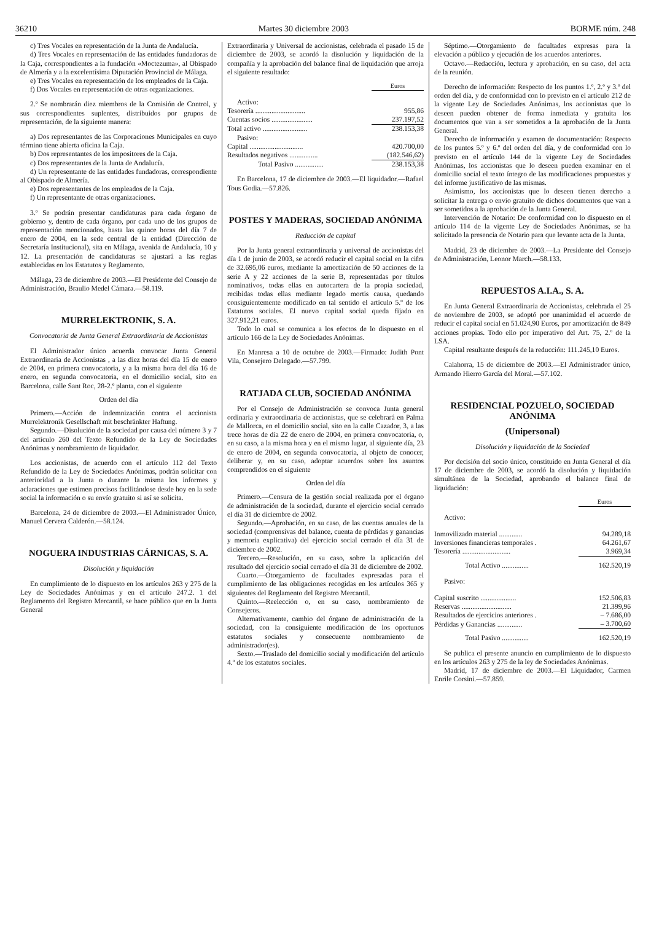36210 Martes 30 diciembre 2003 BORME núm. 248
c) Tres Vocales en representación de la Junta de Andalucía.
d) Tres Vocales en representación de las entidades fundadoras de la Caja, correspondientes a la fundación «Moctezuma», al Obispado de Almería y a la excelentísima Diputación Provincial de Málaga.
e) Tres Vocales en representación de los empleados de la Caja.
f) Dos Vocales en representación de otras organizaciones.
2.º Se nombrarán diez miembros de la Comisión de Control, y sus correspondientes suplentes, distribuidos por grupos de representación, de la siguiente manera:
a) Dos representantes de las Corporaciones Municipales en cuyo término tiene abierta oficina la Caja.
b) Dos representantes de los impositores de la Caja.
c) Dos representantes de la Junta de Andalucía.
d) Un representante de las entidades fundadoras, correspondiente al Obispado de Almería.
e) Dos representantes de los empleados de la Caja.
f) Un representante de otras organizaciones.
3.º Se podrán presentar candidaturas para cada órgano de gobierno y, dentro de cada órgano, por cada uno de los grupos de representación mencionados, hasta las quince horas del día 7 de enero de 2004, en la sede central de la entidad (Dirección de Secretaría Institucional), sita en Málaga, avenida de Andalucía, 10 y 12. La presentación de candidaturas se ajustará a las reglas establecidas en los Estatutos y Reglamento.
Málaga, 23 de diciembre de 2003.—El Presidente del Consejo de Administración, Braulio Medel Cámara.—58.119.
MURRELEKTRONIK, S. A.
Convocatoria de Junta General Extraordinaria de Accionistas
El Administrador único acuerda convocar Junta General Extraordinaria de Accionistas , a las diez horas del día 15 de enero de 2004, en primera convocatoria, y a la misma hora del día 16 de enero, en segunda convocatoria, en el domicilio social, sito en Barcelona, calle Sant Roc, 28-2.º planta, con el siguiente
Orden del día
Primero.—Acción de indemnización contra el accionista Murrelektronik Gesellschaft mit beschränkter Haftung.
Segundo.—Disolución de la sociedad por causa del número 3 y 7 del artículo 260 del Texto Refundido de la Ley de Sociedades Anónimas y nombramiento de liquidador.
Los accionistas, de acuerdo con el artículo 112 del Texto Refundido de la Ley de Sociedades Anónimas, podrán solicitar con anterioridad a la Junta o durante la misma los informes y aclaraciones que estimen precisos facilitándose desde hoy en la sede social la información o su envío gratuito si así se solicita.
Barcelona, 24 de diciembre de 2003.—El Administrador Único, Manuel Cervera Calderón.—58.124.
NOGUERA INDUSTRIAS CÁRNICAS, S. A.
Disolución y liquidación
En cumplimiento de lo dispuesto en los artículos 263 y 275 de la Ley de Sociedades Anónimas y en el artículo 247.2. 1 del Reglamento del Registro Mercantil, se hace público que en la Junta General
Extraordinaria y Universal de accionistas, celebrada el pasado 15 de diciembre de 2003, se acordó la disolución y liquidación de la compañía y la aprobación del balance final de liquidación que arroja el siguiente resultado:
| | Euros |
| Activo: | |
| Tesorería ............................ | 955,86 |
| Cuentas socios ....................... | 237.197,52 |
| Total activo ......................... | 238.153,38 |
| Pasivo: | |
| Capital .............................. | 420.700,00 |
| Resultados negativos ................ | (182.546,62) |
| Total Pasivo ................ | 238.153,38 |
En Barcelona, 17 de diciembre de 2003.—El liquidador.—Rafael Tous Godia.—57.826.
POSTES Y MADERAS, SOCIEDAD ANÓNIMA
Reducción de capital
Por la Junta general extraordinaria y universal de accionistas del día 1 de junio de 2003, se acordó reducir el capital social en la cifra de 32.695,06 euros, mediante la amortización de 50 acciones de la serie A y 22 acciones de la serie B, representadas por títulos nominativos, todas ellas en autocartera de la propia sociedad, recibidas todas ellas mediante legado mortis causa, quedando consiguientemente modificado en tal sentido el artículo 5.º de los Estatutos sociales. El nuevo capital social queda fijado en 327.912,21 euros.
Todo lo cual se comunica a los efectos de lo dispuesto en el artículo 166 de la Ley de Sociedades Anónimas.
En Manresa a 10 de octubre de 2003.—Firmado: Judith Pont Vila, Consejero Delegado.—57.799.
RATJADA CLUB, SOCIEDAD ANÓNIMA
Por el Consejo de Administración se convoca Junta general ordinaria y extraordinaria de accionistas, que se celebrará en Palma de Mallorca, en el domicilio social, sito en la calle Cazador, 3, a las trece horas de día 22 de enero de 2004, en primera convocatoria, o, en su caso, a la misma hora y en el mismo lugar, al siguiente día, 23 de enero de 2004, en segunda convocatoria, al objeto de conocer, deliberar y, en su caso, adoptar acuerdos sobre los asuntos comprendidos en el siguiente
Orden del día
Primero.—Censura de la gestión social realizada por el órgano de administración de la sociedad, durante el ejercicio social cerrado el día 31 de diciembre de 2002.
Segundo.—Aprobación, en su caso, de las cuentas anuales de la sociedad (comprensivas del balance, cuenta de pérdidas y ganancias y memoria explicativa) del ejercicio social cerrado el día 31 de diciembre de 2002.
Tercero.—Resolución, en su caso, sobre la aplicación del resultado del ejercicio social cerrado el día 31 de diciembre de 2002.
Cuarto.—Otorgamiento de facultades expresadas para el cumplimiento de las obligaciones recogidas en los artículos 365 y siguientes del Reglamento del Registro Mercantil.
Quinto.—Reelección o, en su caso, nombramiento de Consejeros.
Alternativamente, cambio del órgano de administración de la sociedad, con la consiguiente modificación de los oportunos estatutos sociales y consecuente nombramiento de administrador(es).
Sexto.—Traslado del domicilio social y modificación del artículo 4.º de los estatutos sociales.
Séptimo.—Otorgamiento de facultades expresas para la elevación a público y ejecución de los acuerdos anteriores.
Octavo.—Redacción, lectura y aprobación, en su caso, del acta de la reunión.
Derecho de información: Respecto de los puntos 1.º, 2.º y 3.º del orden del día, y de conformidad con lo previsto en el artículo 212 de la vigente Ley de Sociedades Anónimas, los accionistas que lo deseen pueden obtener de forma inmediata y gratuita los documentos que van a ser sometidos a la aprobación de la Junta General.
Derecho de información y examen de documentación: Respecto de los puntos 5.º y 6.º del orden del día, y de conformidad con lo previsto en el artículo 144 de la vigente Ley de Sociedades Anónimas, los accionistas que lo deseen pueden examinar en el domicilio social el texto íntegro de las modificaciones propuestas y del informe justificativo de las mismas.
Asimismo, los accionistas que lo deseen tienen derecho a solicitar la entrega o envío gratuito de dichos documentos que van a ser sometidos a la aprobación de la Junta General.
Intervención de Notario: De conformidad con lo dispuesto en el artículo 114 de la vigente Ley de Sociedades Anónimas, se ha solicitado la presencia de Notario para que levante acta de la Junta.
Madrid, 23 de diciembre de 2003.—La Presidente del Consejo de Administración, Leonor March.—58.133.
REPUESTOS A.I.A., S. A.
En Junta General Extraordinaria de Accionistas, celebrada el 25 de noviembre de 2003, se adoptó por unanimidad el acuerdo de reducir el capital social en 51.024,90 Euros, por amortización de 849 acciones propias. Todo ello por imperativo del Art. 75, 2.º de la LSA.
Capital resultante después de la reducción: 111.245,10 Euros.
Calahorra, 15 de diciembre de 2003.—El Administrador único, Armando Hierro García del Moral.—57.102.
RESIDENCIAL POZUELO, SOCIEDAD ANÓNIMA
(Unipersonal)
Disolución y liquidación de la Sociedad
Por decisión del socio único, constituido en Junta General el día 17 de diciembre de 2003, se acordó la disolución y liquidación simultánea de la Sociedad, aprobando el balance final de liquidación:
| | Euros |
| Activo: | |
| Inmovilizado material ............. | 94.289,18 |
| Inversiones financieras temporales . | 64.261,67 |
| Tesorería ........................... | 3.969,34 |
| Total Activo ............... | 162.520,19 |
| Pasivo: | |
| Capital suscrito .................... | 152.506,83 |
| Reservas ............................ | 21.399,96 |
| Resultados de ejercicios anteriores . | – 7.686,00 |
| Pérdidas y Ganancias .............. | – 3.700,60 |
| Total Pasivo ............... | 162.520,19 |
Se publica el presente anuncio en cumplimiento de lo dispuesto en los artículos 263 y 275 de la ley de Sociedades Anónimas.
Madrid, 17 de diciembre de 2003.—El Liquidador, Carmen Enrile Corsini.—57.859.